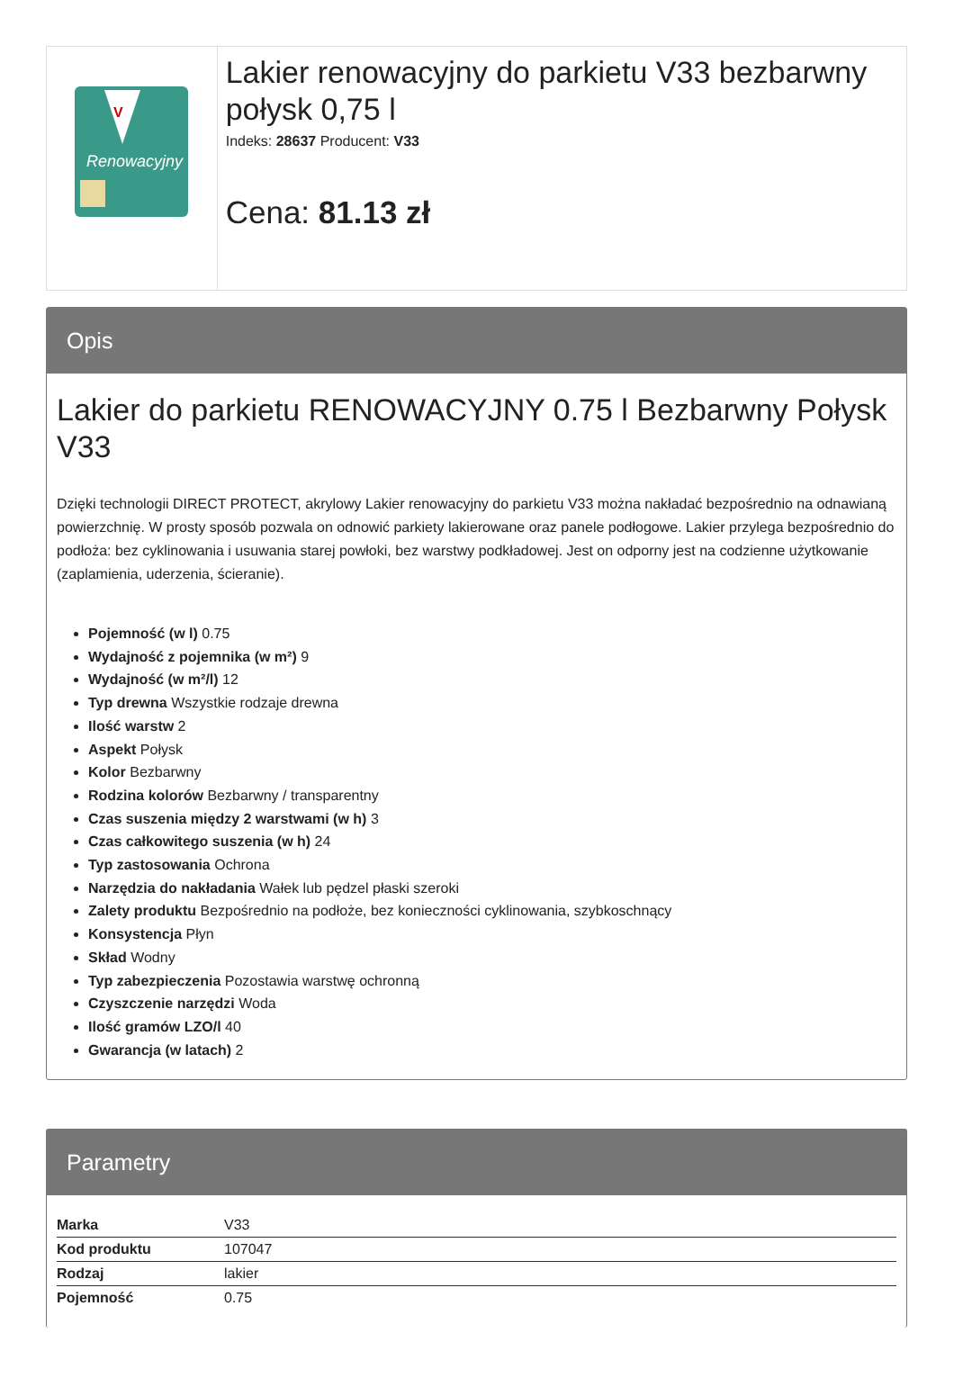V
Renowacyjny
Lakier renowacyjny do parkietu V33 bezbarwny połysk 0,75 l
Indeks: 28637 Producent: V33
Cena: 81.13 zł
Opis
Lakier do parkietu RENOWACYJNY 0.75 l Bezbarwny Połysk V33
Dzięki technologii DIRECT PROTECT, akrylowy Lakier renowacyjny do parkietu V33 można nakładać bezpośrednio na odnawianą powierzchnię. W prosty sposób pozwala on odnowić parkiety lakierowane oraz panele podłogowe. Lakier przylega bezpośrednio do podłoża: bez cyklinowania i usuwania starej powłoki, bez warstwy podkładowej. Jest on odporny jest na codzienne użytkowanie (zaplamienia, uderzenia, ścieranie).
Pojemność (w l) 0.75
Wydajność z pojemnika (w m²) 9
Wydajność (w m²/l) 12
Typ drewna Wszystkie rodzaje drewna
Ilość warstw 2
Aspekt Połysk
Kolor Bezbarwny
Rodzina kolorów Bezbarwny / transparentny
Czas suszenia między 2 warstwami (w h) 3
Czas całkowitego suszenia (w h) 24
Typ zastosowania Ochrona
Narzędzia do nakładania Wałek lub pędzel płaski szeroki
Zalety produktu Bezpośrednio na podłoże, bez konieczności cyklinowania, szybkoschnący
Konsystencja Płyn
Skład Wodny
Typ zabezpieczenia Pozostawia warstwę ochronną
Czyszczenie narzędzi Woda
Ilość gramów LZO/l 40
Gwarancja (w latach) 2
Parametry
| Marka | V33 |
| Kod produktu | 107047 |
| Rodzaj | lakier |
| Pojemność | 0.75 |